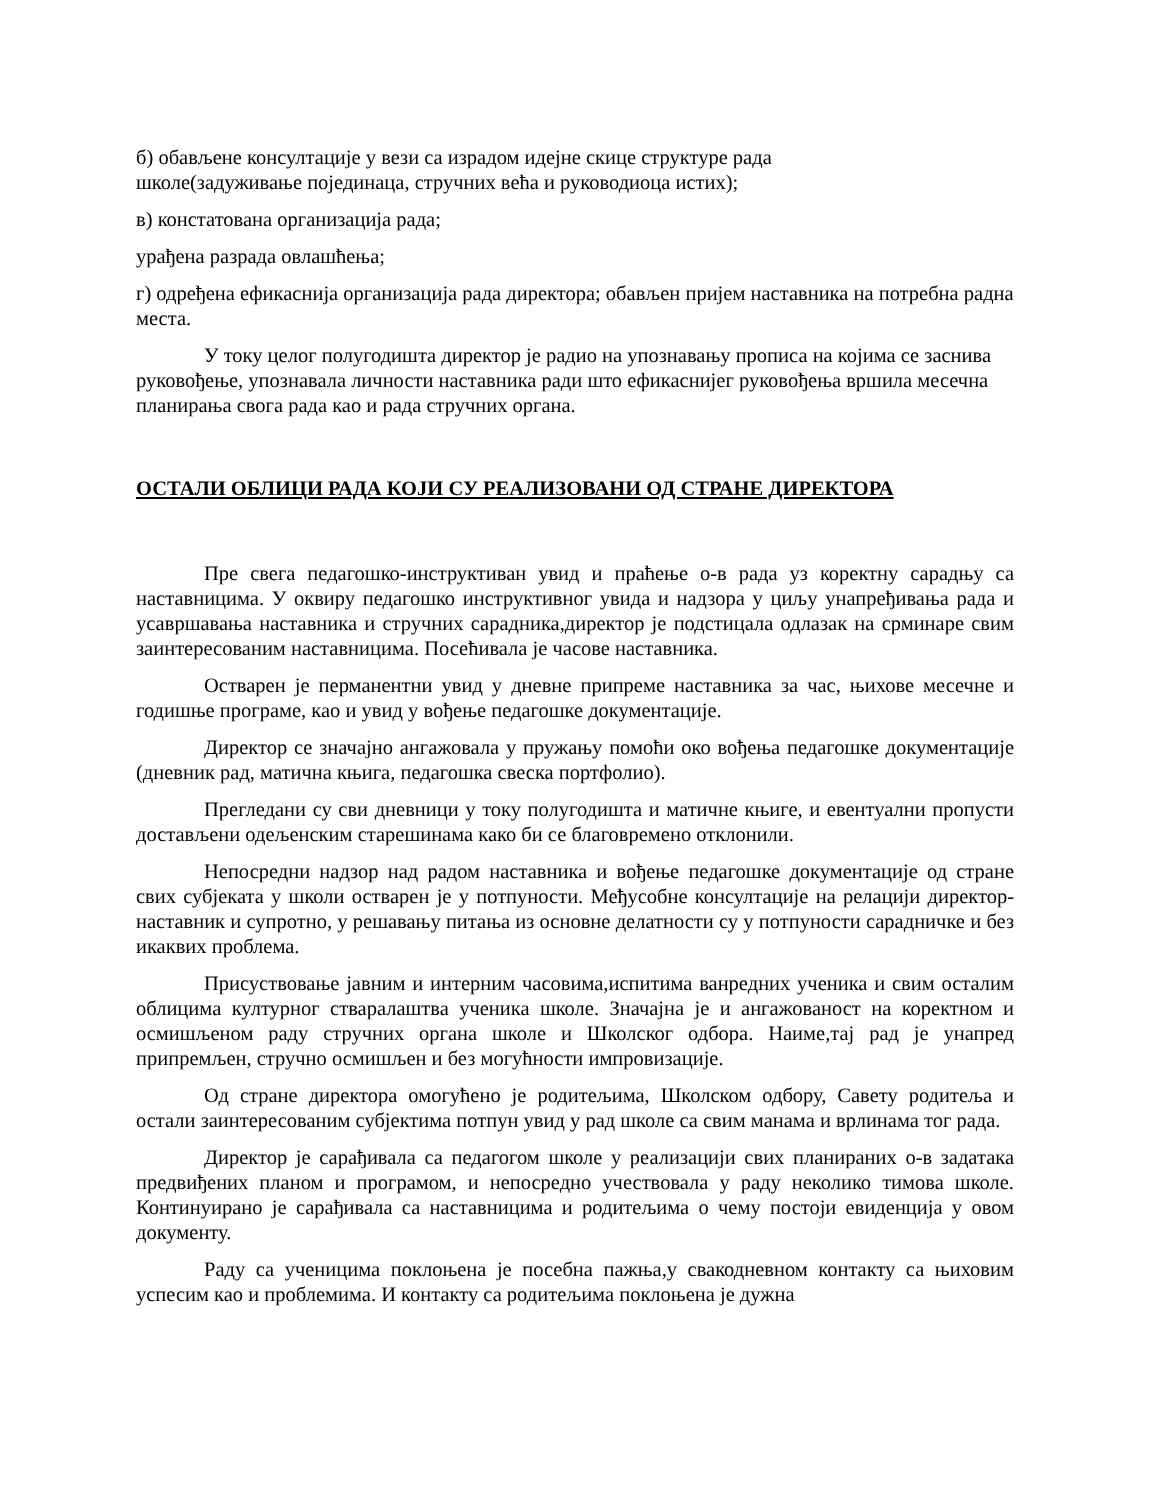б) обављене консултације у вези са израдом идејне скице структуре рада
школе(задуживање појединаца, стручних већа и руководиоца истих);
в) констатована организација рада;
урађена разрада овлашћења;
г) одређена ефикаснија организација рада директора; обављен пријем наставника на потребна радна места.
У току целог полугодишта директор је радио на упознавању прописа на којима се заснива руковођење, упознавала личности наставника ради што ефикаснијег руковођења вршила месечна планирања свога рада као и рада стручних органа.
ОСТАЛИ ОБЛИЦИ РАДА КОЈИ СУ РЕАЛИЗОВАНИ ОД СТРАНЕ ДИРЕКТОРА
Пре свега педагошко-инструктиван увид и праћење о-в рада уз коректну сарадњу са наставницима. У оквиру педагошко инструктивног увида и надзора у циљу унапређивања рада и усавршавања наставника и стручних сарадника,директор је подстицала одлазак на срминаре свим заинтересованим наставницима. Посећивала је часове наставника.
Остварен је перманентни увид у дневне припреме наставника за час, њихове месечне и годишње програме, као и увид у вођење педагошке документације.
Директор се значајно ангажовала у пружању помоћи око вођења педагошке документације (дневник рад, матична књига, педагошка свеска портфолио).
Прегледани су сви дневници у току полугодишта и матичне књиге, и евентуални пропусти достављени одељенским старешинама како би се благовремено отклонили.
Непосредни надзор над радом наставника и вођење педагошке документације од стране свих субјеката у школи остварен је у потпуности. Међусобне консултације на релацији директор-наставник и супротно, у решавању питања из основне делатности су у потпуности сарадничке и без икаквих проблема.
Присуствовање јавним и интерним часовима,испитима ванредних ученика и свим осталим облицима културног стваралаштва ученика школе. Значајна је и ангажованост на коректном и осмишљеном раду стручних органа школе и Школског одбора. Наиме,тај рад је унапред припремљен, стручно осмишљен и без могућности импровизације.
Од стране директора омогућено је родитељима, Школском одбору, Савету родитеља и остали заинтересованим субјектима потпун увид у рад школе са свим манама и врлинама тог рада.
Директор је сарађивала са педагогом школе у реализацији свих планираних о-в задатака предвиђених планом и програмом, и непосредно учествовала у раду неколико тимова школе. Континуирано је сарађивала са наставницима и родитељима о чему постоји евиденција у овом документу.
Раду са ученицима поклоњена је посебна пажња,у свакодневном контакту са њиховим успесим као и проблемима. И контакту са родитељима поклоњена је дужна